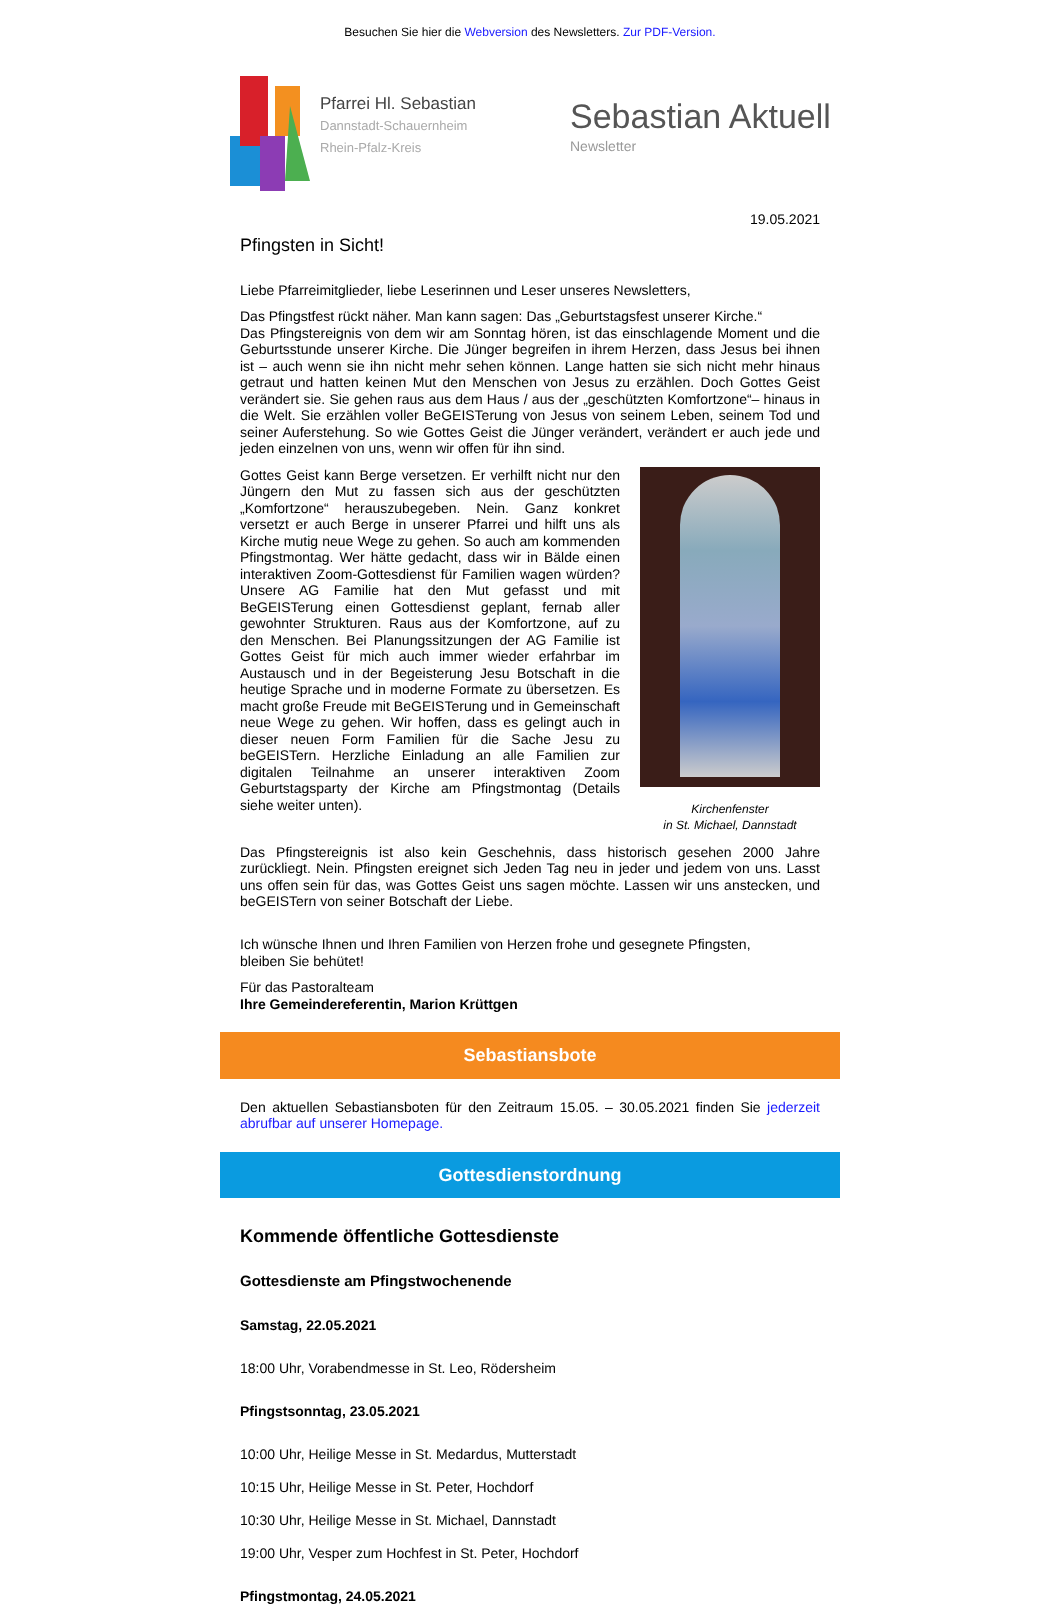Besuchen Sie hier die Webversion des Newsletters. Zur PDF-Version.
Pfarrei Hl. Sebastian
Dannstadt-Schauernheim
Rhein-Pfalz-Kreis
Sebastian Aktuell
Newsletter
19.05.2021
Pfingsten in Sicht!
Liebe Pfarreimitglieder, liebe Leserinnen und Leser unseres Newsletters,
Das Pfingstfest rückt näher. Man kann sagen: Das „Geburtstagsfest unserer Kirche.“
Das Pfingstereignis von dem wir am Sonntag hören, ist das einschlagende Moment und die Geburtsstunde unserer Kirche. Die Jünger begreifen in ihrem Herzen, dass Jesus bei ihnen ist – auch wenn sie ihn nicht mehr sehen können. Lange hatten sie sich nicht mehr hinaus getraut und hatten keinen Mut den Menschen von Jesus zu erzählen. Doch Gottes Geist verändert sie. Sie gehen raus aus dem Haus / aus der „geschützten Komfortzone“– hinaus in die Welt. Sie erzählen voller BeGEISTerung von Jesus von seinem Leben, seinem Tod und seiner Auferstehung. So wie Gottes Geist die Jünger verändert, verändert er auch jede und jeden einzelnen von uns, wenn wir offen für ihn sind.
Kirchenfenster
in St. Michael, Dannstadt
Gottes Geist kann Berge versetzen. Er verhilft nicht nur den Jüngern den Mut zu fassen sich aus der geschützten „Komfortzone“ herauszubegeben. Nein. Ganz konkret versetzt er auch Berge in unserer Pfarrei und hilft uns als Kirche mutig neue Wege zu gehen. So auch am kommenden Pfingstmontag. Wer hätte gedacht, dass wir in Bälde einen interaktiven Zoom-Gottesdienst für Familien wagen würden? Unsere AG Familie hat den Mut gefasst und mit BeGEISTerung einen Gottesdienst geplant, fernab aller gewohnter Strukturen. Raus aus der Komfortzone, auf zu den Menschen. Bei Planungssitzungen der AG Familie ist Gottes Geist für mich auch immer wieder erfahrbar im Austausch und in der Begeisterung Jesu Botschaft in die heutige Sprache und in moderne Formate zu übersetzen. Es macht große Freude mit BeGEISTerung und in Gemeinschaft neue Wege zu gehen. Wir hoffen, dass es gelingt auch in dieser neuen Form Familien für die Sache Jesu zu beGEISTern. Herzliche Einladung an alle Familien zur digitalen Teilnahme an unserer interaktiven Zoom Geburtstagsparty der Kirche am Pfingstmontag (Details siehe weiter unten).
Das Pfingstereignis ist also kein Geschehnis, dass historisch gesehen 2000 Jahre zurückliegt. Nein. Pfingsten ereignet sich Jeden Tag neu in jeder und jedem von uns. Lasst uns offen sein für das, was Gottes Geist uns sagen möchte. Lassen wir uns anstecken, und beGEISTern von seiner Botschaft der Liebe.
Ich wünsche Ihnen und Ihren Familien von Herzen frohe und gesegnete Pfingsten,
bleiben Sie behütet!
Für das Pastoralteam
Ihre Gemeindereferentin, Marion Krüttgen
Sebastiansbote
Den aktuellen Sebastiansboten für den Zeitraum 15.05. – 30.05.2021 finden Sie jederzeit abrufbar auf unserer Homepage.
Gottesdienstordnung
Kommende öffentliche Gottesdienste
Gottesdienste am Pfingstwochenende
Samstag, 22.05.2021
18:00 Uhr, Vorabendmesse in St. Leo, Rödersheim
Pfingstsonntag, 23.05.2021
10:00 Uhr, Heilige Messe in St. Medardus, Mutterstadt
10:15 Uhr, Heilige Messe in St. Peter, Hochdorf
10:30 Uhr, Heilige Messe in St. Michael, Dannstadt
19:00 Uhr, Vesper zum Hochfest in St. Peter, Hochdorf
Pfingstmontag, 24.05.2021